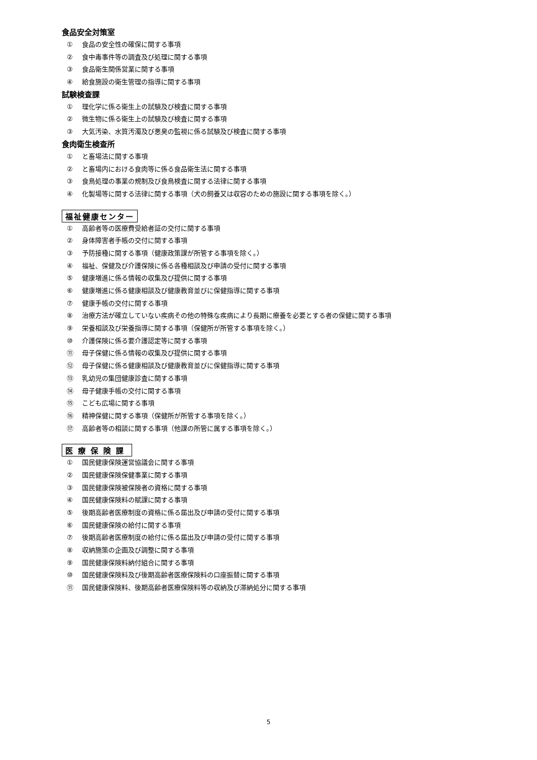食品安全対策室
① 食品の安全性の確保に関する事項
② 食中毒事件等の調査及び処理に関する事項
③ 食品衛生関係営業に関する事項
④ 給食施設の衛生管理の指導に関する事項
試験検査課
① 理化学に係る衛生上の試験及び検査に関する事項
② 微生物に係る衛生上の試験及び検査に関する事項
③ 大気汚染、水質汚濁及び悪臭の監視に係る試験及び検査に関する事項
食肉衛生検査所
① と畜場法に関する事項
② と畜場内における食肉等に係る食品衛生法に関する事項
③ 食鳥処理の事業の規制及び食鳥検査に関する法律に関する事項
④ 化製場等に関する法律に関する事項（犬の飼養又は収容のための施設に関する事項を除く。）
福祉健康センター
① 高齢者等の医療費受給者証の交付に関する事項
② 身体障害者手帳の交付に関する事項
③ 予防接種に関する事項（健康政策課が所管する事項を除く。）
④ 福祉、保健及び介護保険に係る各種相談及び申請の受付に関する事項
⑤ 健康増進に係る情報の収集及び提供に関する事項
⑥ 健康増進に係る健康相談及び健康教育並びに保健指導に関する事項
⑦ 健康手帳の交付に関する事項
⑧ 治療方法が確立していない疾病その他の特殊な疾病により長期に療養を必要とする者の保健に関する事項
⑨ 栄養相談及び栄養指導に関する事項（保健所が所管する事項を除く。）
⑩ 介護保険に係る要介護認定等に関する事項
⑪ 母子保健に係る情報の収集及び提供に関する事項
⑫ 母子保健に係る健康相談及び健康教育並びに保健指導に関する事項
⑬ 乳幼児の集団健康診査に関する事項
⑭ 母子健康手帳の交付に関する事項
⑮ こども広場に関する事項
⑯ 精神保健に関する事項（保健所が所管する事項を除く。）
⑰ 高齢者等の相談に関する事項（他課の所管に属する事項を除く。）
医療保険課
① 国民健康保険運営協議会に関する事項
② 国民健康保険保健事業に関する事項
③ 国民健康保険被保険者の資格に関する事項
④ 国民健康保険料の賦課に関する事項
⑤ 後期高齢者医療制度の資格に係る届出及び申請の受付に関する事項
⑥ 国民健康保険の給付に関する事項
⑦ 後期高齢者医療制度の給付に係る届出及び申請の受付に関する事項
⑧ 収納施策の企画及び調整に関する事項
⑨ 国民健康保険料納付組合に関する事項
⑩ 国民健康保険料及び後期高齢者医療保険料の口座振替に関する事項
⑪ 国民健康保険料、後期高齢者医療保険料等の収納及び滞納処分に関する事項
5